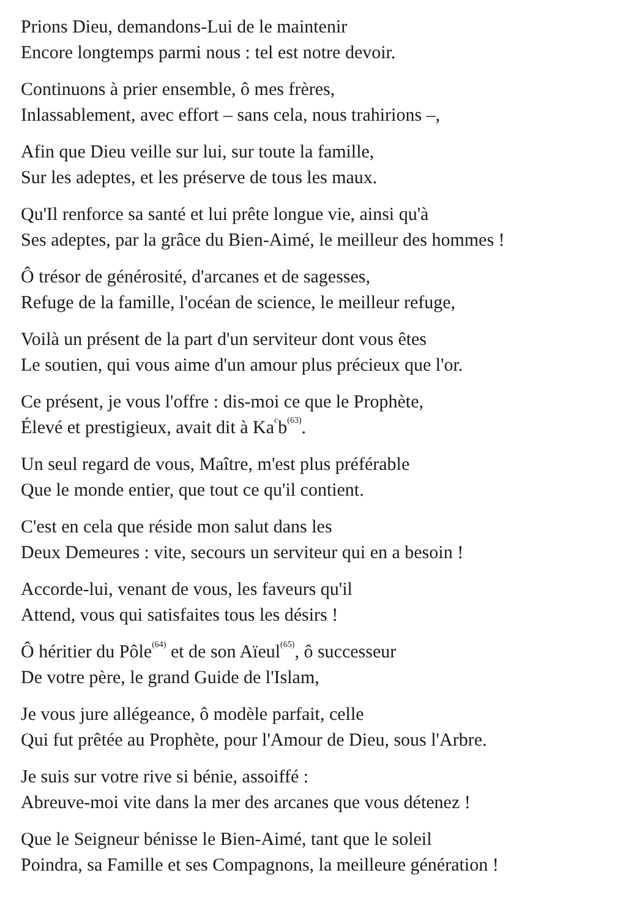Prions Dieu, demandons-Lui de le maintenir
Encore longtemps parmi nous : tel est notre devoir.
Continuons à prier ensemble, ô mes frères,
Inlassablement, avec effort – sans cela, nous trahirions –,
Afin que Dieu veille sur lui, sur toute la famille,
Sur les adeptes, et les préserve de tous les maux.
Qu'Il renforce sa santé et lui prête longue vie, ainsi qu'à
Ses adeptes, par la grâce du Bien-Aimé, le meilleur des hommes !
Ô trésor de générosité, d'arcanes et de sagesses,
Refuge de la famille, l'océan de science, le meilleur refuge,
Voilà un présent de la part d'un serviteur dont vous êtes
Le soutien, qui vous aime d'un amour plus précieux que l'or.
Ce présent, je vous l'offre : dis-moi ce que le Prophète,
Élevé et prestigieux, avait dit à Ka<sup>c</sup>b<sup>(63)</sup>.
Un seul regard de vous, Maître, m'est plus préférable
Que le monde entier, que tout ce qu'il contient.
C'est en cela que réside mon salut dans les
Deux Demeures : vite, secours un serviteur qui en a besoin !
Accorde-lui, venant de vous, les faveurs qu'il
Attend, vous qui satisfaites tous les désirs !
Ô héritier du Pôle<sup>(64)</sup> et de son Aïeul<sup>(65)</sup>, ô successeur
De votre père, le grand Guide de l'Islam,
Je vous jure allégeance, ô modèle parfait, celle
Qui fut prêtée au Prophète, pour l'Amour de Dieu, sous l'Arbre.
Je suis sur votre rive si bénie, assoiffé :
Abreuve-moi vite dans la mer des arcanes que vous détenez !
Que le Seigneur bénisse le Bien-Aimé, tant que le soleil
Poindra, sa Famille et ses Compagnons, la meilleure génération !